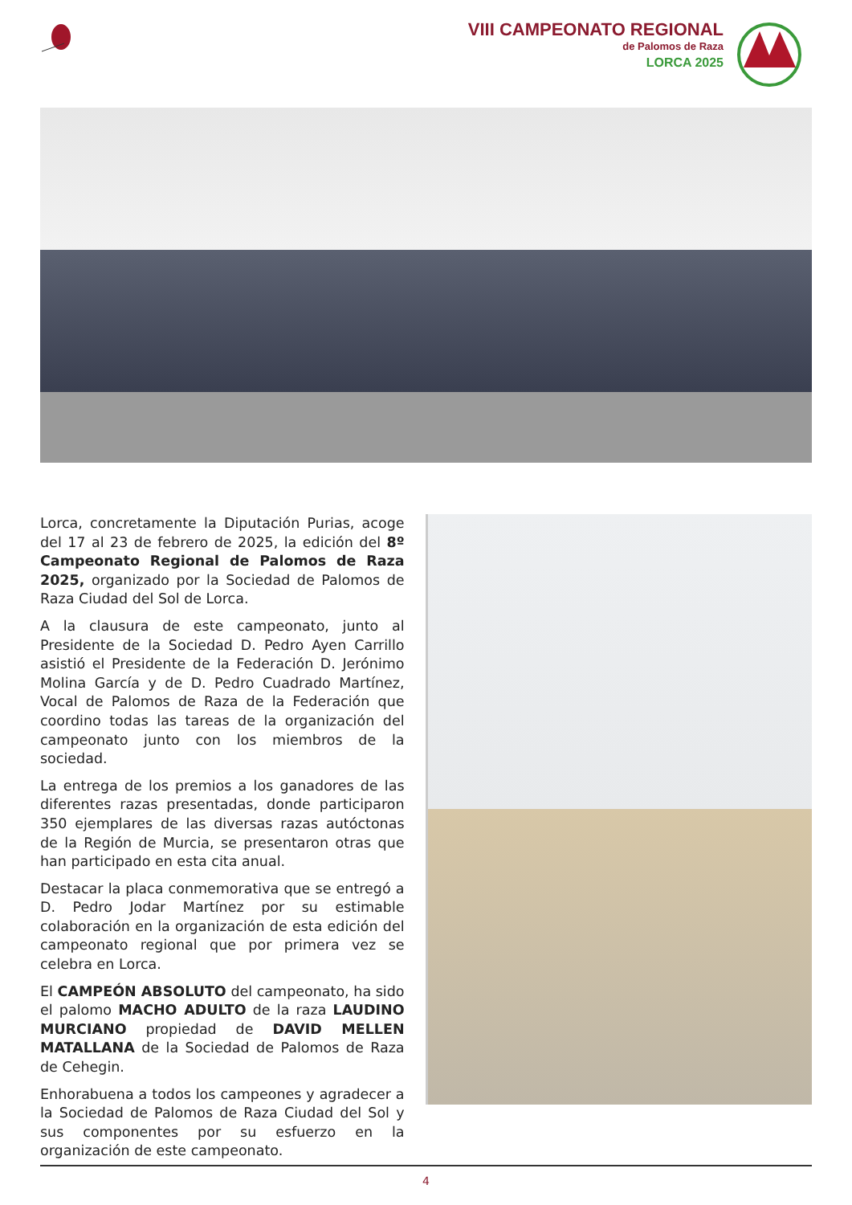VIII CAMPEONATO REGIONAL
de Palomos de Raza
LORCA 2025
Lorca, concretamente la Diputación Purias, acoge del 17 al 23 de febrero de 2025, la edición del 8º Campeonato Regional de Palomos de Raza 2025, organizado por la Sociedad de Palomos de Raza Ciudad del Sol de Lorca.
A la clausura de este campeonato, junto al Presidente de la Sociedad D. Pedro Ayen Carrillo asistió el Presidente de la Federación D. Jerónimo Molina García y de D. Pedro Cuadrado Martínez, Vocal de Palomos de Raza de la Federación que coordino todas las tareas de la organización del campeonato junto con los miembros de la sociedad.
La entrega de los premios a los ganadores de las diferentes razas presentadas, donde participaron 350 ejemplares de las diversas razas autóctonas de la Región de Murcia, se presentaron otras que han participado en esta cita anual.
Destacar la placa conmemorativa que se entregó a D. Pedro Jodar Martínez por su estimable colaboración en la organización de esta edición del campeonato regional que por primera vez se celebra en Lorca.
El CAMPEÓN ABSOLUTO del campeonato, ha sido el palomo MACHO ADULTO de la raza LAUDINO MURCIANO propiedad de DAVID MELLEN MATALLANA de la Sociedad de Palomos de Raza de Cehegin.
Enhorabuena a todos los campeones y agradecer a la Sociedad de Palomos de Raza Ciudad del Sol y sus componentes por su esfuerzo en la organización de este campeonato.
4